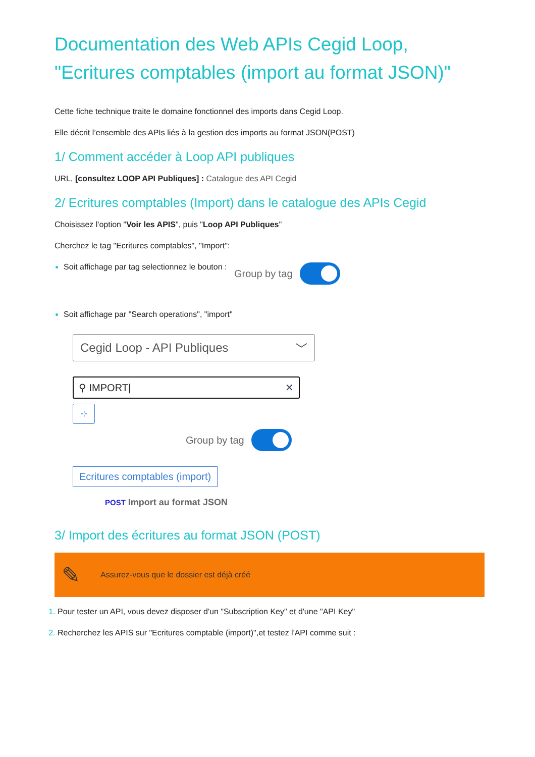Documentation des Web APIs Cegid Loop, "Ecritures comptables (import au format JSON)"
Cette fiche technique traite le domaine fonctionnel des imports dans Cegid Loop.
Elle décrit l’ensemble des APIs liés à la gestion des imports au format JSON(POST)
1/ Comment accéder à Loop API publiques
URL, [consultez LOOP API Publiques] : Catalogue des API Cegid
2/ Ecritures comptables (Import) dans le catalogue des APIs Cegid
Choisissez l'option "Voir les APIS", puis "Loop API Publiques"
Cherchez le tag "Ecritures comptables", "Import":
Soit affichage par tag selectionnez le bouton : Group by tag
Soit affichage par "Search operations", "import"
Cegid Loop - API Publiques ﹀
⚲ IMPORT| ✕
⊹
Group by tag
Ecritures comptables (import)
POST Import au format JSON
3/ Import des écritures au format JSON (POST)
✎ Assurez-vous que le dossier est déjà créé
Pour tester un API, vous devez disposer d'un "Subscription Key" et d'une "API Key"
Recherchez les APIS sur "Ecritures comptable (import)",et testez l'API comme suit :